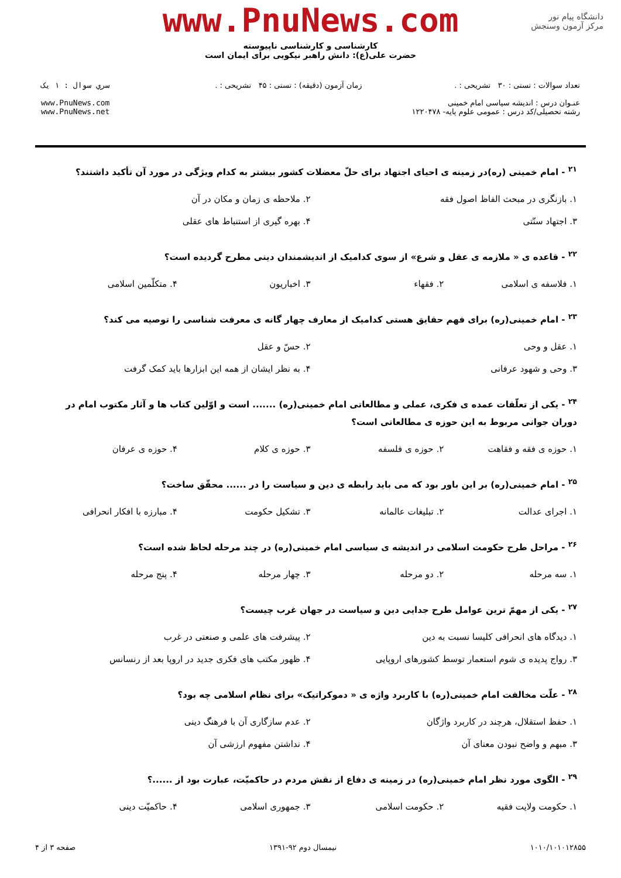دانشگاه پیام نور
مرکز آزمون وسنجش
www.PnuNews.com
کارشناسی و کارشناسی ناپیوسته
حضرت علی(ع): دانش راهبر نیکویی برای ایمان است
تعداد سوالات : تستی : ۳۰ تشریحی : .
عنـوان درس : اندیشه سیاسی امام خمینی
رشته تحصیلی/کد درس : عمومی علوم پایه- ۱۲۲۰۴۷۸
زمان آزمون (دقیقه) : تستی : ۴۵ تشریحی : .
سري سوال : ۱ یک
www.PnuNews.com
www.PnuNews.net
<sup>۲۱</sup> - امام خمینی (ره)در زمینه ی احیای اجتهاد برای حلّ معضلات کشور بیشتر به کدام ویژگی در مورد آن تأکید داشتند؟
| ۱. بازنگری در مبحث الفاظ اصول فقه | ۲. ملاحظه ی زمان و مکان در آن |
| ۳. اجتهاد سنّتی | ۴. بهره گیری از استنباط های عقلی |
<sup>۲۲</sup> - قاعده ی « ملازمه ی عقل و شرع» از سوی کدامیک از اندیشمندان دینی مطرح گردیده است؟
| ۱. فلاسفه ی اسلامی | ۲. فقهاء | ۳. اخباریون | ۴. متکلّمین اسلامی |
<sup>۲۳</sup> - امام خمینی(ره) برای فهم حقایق هستی کدامیک از معارف چهار گانه ی معرفت شناسی را توصیه می کند؟
| ۱. عقل و وحی | ۲. حسّ و عقل |
| ۳. وحی و شهود عرفانی | ۴. به نظر ایشان از همه این ابزارها باید کمک گرفت |
<sup>۲۴</sup> - یکی از تعلّقات عمده ی فکری، عملی و مطالعاتی امام خمینی(ره) ....... است و اوّلین کتاب ها و آثار مکتوب امام در دوران جوانی مربوط به این حوزه ی مطالعاتی است؟
| ۱. حوزه ی فقه و فقاهت | ۲. حوزه ی فلسفه | ۳. حوزه ی کلام | ۴. حوزه ی عرفان |
<sup>۲۵</sup> - امام خمینی(ره) بر این باور بود که می باید رابطه ی دین و سیاست را در ...... محقّق ساخت؟
| ۱. اجرای عدالت | ۲. تبلیغات عالمانه | ۳. تشکیل حکومت | ۴. مبارزه با افکار انحرافی |
<sup>۲۶</sup> - مراحل طرح حکومت اسلامی در اندیشه ی سیاسی امام خمینی(ره) در چند مرحله لحاظ شده است؟
| ۱. سه مرحله | ۲. دو مرحله | ۳. چهار مرحله | ۴. پنج مرحله |
<sup>۲۷</sup> - یکی از مهمّ ترین عوامل طرح جدایی دین و سیاست در جهان غرب چیست؟
| ۱. دیدگاه های انحرافی کلیسا نسبت به دین | ۲. پیشرفت های علمی و صنعتی در غرب |
| ۳. رواج پدیده ی شوم استعمار توسط کشورهای اروپایی | ۴. ظهور مکتب های فکری جدید در اروپا بعد از رنسانس |
<sup>۲۸</sup> - علّت مخالفت امام خمینی(ره) با کاربرد واژه ی « دموکراتیک» برای نظام اسلامی چه بود؟
| ۱. حفظ استقلال، هرچند در کاربرد واژگان | ۲. عدم سازگاری آن با فرهنگ دینی |
| ۳. مبهم و واضح نبودن معنای آن | ۴. نداشتن مفهوم ارزشی آن |
<sup>۲۹</sup> - الگوی مورد نظر امام خمینی(ره) در زمینه ی دفاع از نقش مردم در حاکمیّت، عبارت بود از ......؟
| ۱. حکومت ولایت فقیه | ۲. حکومت اسلامی | ۳. جمهوری اسلامی | ۴. حاکمیّت دینی |
۱۰۱۰/۱۰۱۰۱۲۸۵۵ نیمسال دوم ۹۲-۱۳۹۱ صفحه ۳ از ۴